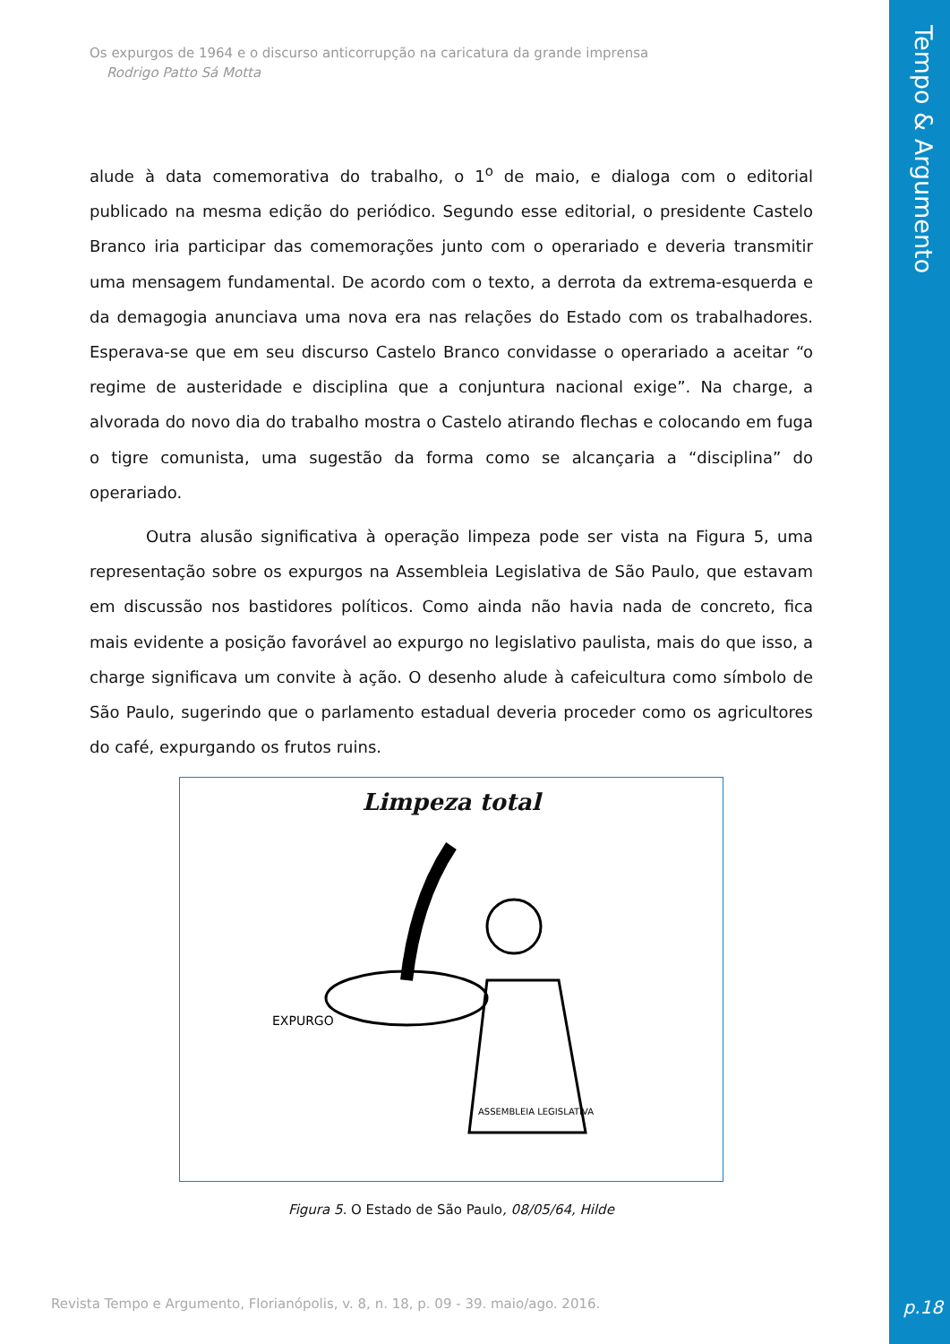Tempo & Argumento
p.18
Os expurgos de 1964 e o discurso anticorrupção na caricatura da grande imprensa
Rodrigo Patto Sá Motta
alude à data comemorativa do trabalho, o 1<sup>o</sup> de maio, e dialoga com o editorial publicado na mesma edição do periódico. Segundo esse editorial, o presidente Castelo Branco iria participar das comemorações junto com o operariado e deveria transmitir uma mensagem fundamental. De acordo com o texto, a derrota da extrema-esquerda e da demagogia anunciava uma nova era nas relações do Estado com os trabalhadores. Esperava-se que em seu discurso Castelo Branco convidasse o operariado a aceitar “o regime de austeridade e disciplina que a conjuntura nacional exige”. Na charge, a alvorada do novo dia do trabalho mostra o Castelo atirando flechas e colocando em fuga o tigre comunista, uma sugestão da forma como se alcançaria a “disciplina” do operariado.
Outra alusão significativa à operação limpeza pode ser vista na Figura 5, uma representação sobre os expurgos na Assembleia Legislativa de São Paulo, que estavam em discussão nos bastidores políticos. Como ainda não havia nada de concreto, fica mais evidente a posição favorável ao expurgo no legislativo paulista, mais do que isso, a charge significava um convite à ação. O desenho alude à cafeicultura como símbolo de São Paulo, sugerindo que o parlamento estadual deveria proceder como os agricultores do café, expurgando os frutos ruins.
Limpeza total
EXPURGO
ASSEMBLEIA LEGISLATIVA
Figura 5. O Estado de São Paulo, 08/05/64, Hilde
Revista Tempo e Argumento, Florianópolis, v. 8, n. 18, p. 09 - 39. maio/ago. 2016.